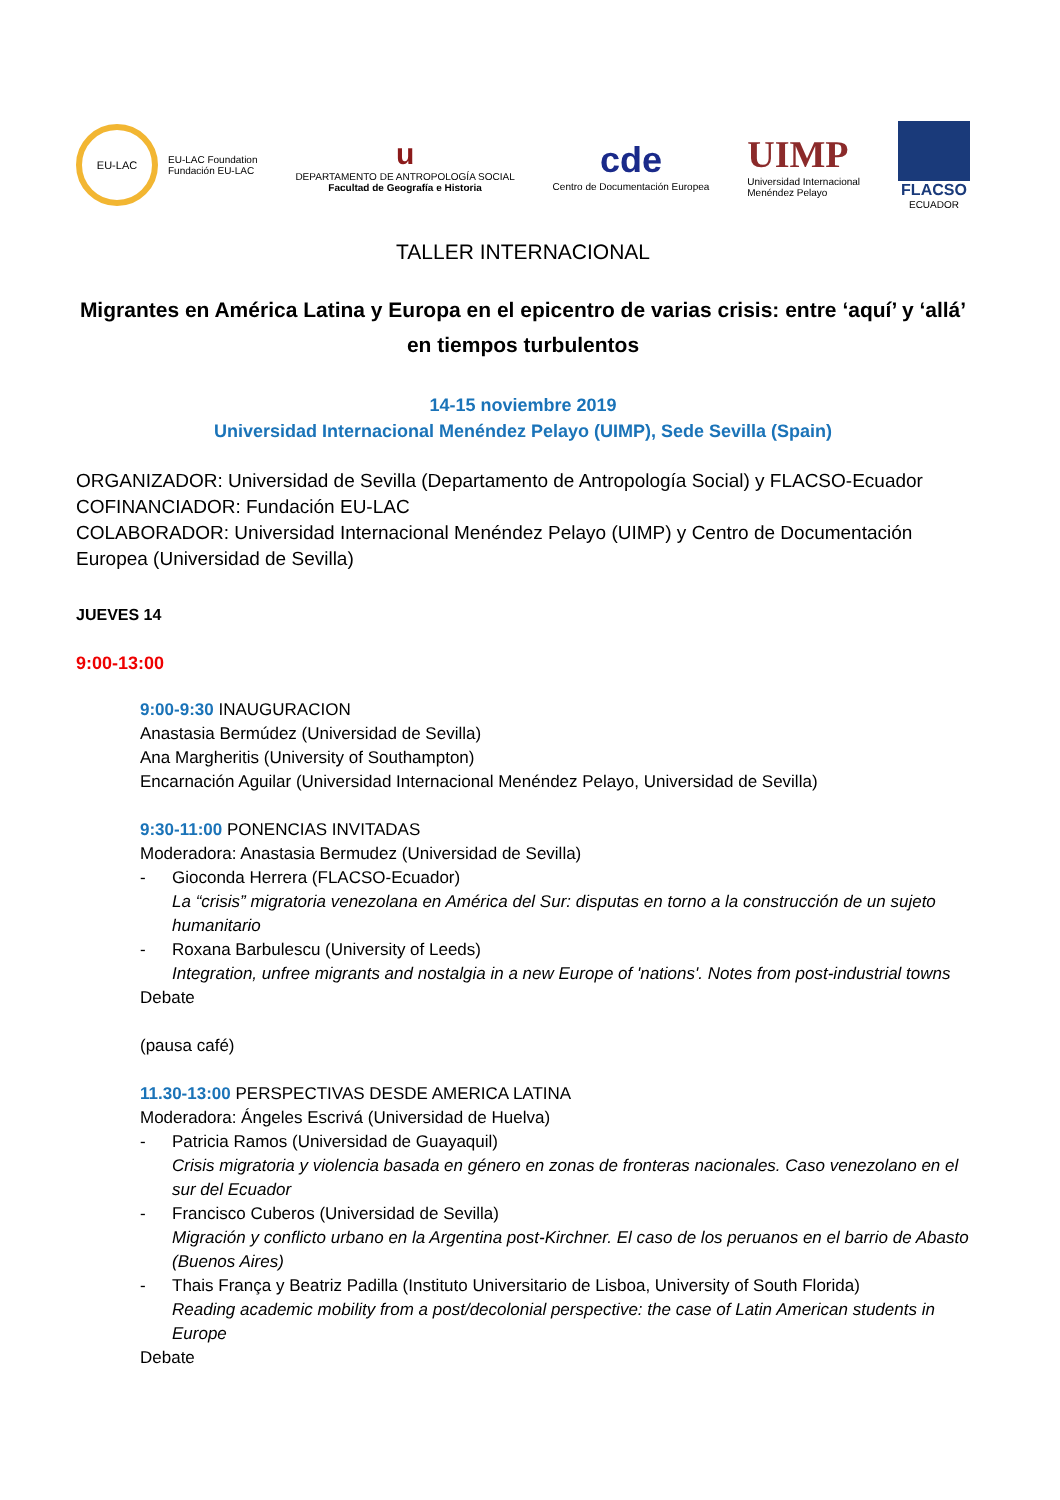EU-LAC
EU-LAC Foundation
Fundación EU-LAC
u
DEPARTAMENTO DE ANTROPOLOGÍA SOCIAL
Facultad de Geografía e Historia
cde
Centro de Documentación Europea
UIMP
Universidad Internacional
Menéndez Pelayo
FLACSO
ECUADOR
TALLER INTERNACIONAL
Migrantes en América Latina y Europa en el epicentro de varias crisis: entre ‘aquí’ y ‘allá’ en tiempos turbulentos
14-15 noviembre 2019
Universidad Internacional Menéndez Pelayo (UIMP), Sede Sevilla (Spain)
ORGANIZADOR: Universidad de Sevilla (Departamento de Antropología Social) y FLACSO-Ecuador
COFINANCIADOR: Fundación EU-LAC
COLABORADOR: Universidad Internacional Menéndez Pelayo (UIMP) y Centro de Documentación Europea (Universidad de Sevilla)
JUEVES 14
9:00-13:00
9:00-9:30 INAUGURACION
Anastasia Bermúdez (Universidad de Sevilla)
Ana Margheritis (University of Southampton)
Encarnación Aguilar (Universidad Internacional Menéndez Pelayo, Universidad de Sevilla)
9:30-11:00 PONENCIAS INVITADAS
Moderadora: Anastasia Bermudez (Universidad de Sevilla)
- Gioconda Herrera (FLACSO-Ecuador)
La “crisis” migratoria venezolana en América del Sur: disputas en torno a la construcción de un sujeto humanitario
- Roxana Barbulescu (University of Leeds)
Integration, unfree migrants and nostalgia in a new Europe of 'nations'. Notes from post-industrial towns
Debate
(pausa café)
11.30-13:00 PERSPECTIVAS DESDE AMERICA LATINA
Moderadora: Ángeles Escrivá (Universidad de Huelva)
- Patricia Ramos (Universidad de Guayaquil)
Crisis migratoria y violencia basada en género en zonas de fronteras nacionales. Caso venezolano en el sur del Ecuador
- Francisco Cuberos (Universidad de Sevilla)
Migración y conflicto urbano en la Argentina post-Kirchner. El caso de los peruanos en el barrio de Abasto (Buenos Aires)
- Thais França y Beatriz Padilla (Instituto Universitario de Lisboa, University of South Florida)
Reading academic mobility from a post/decolonial perspective: the case of Latin American students in Europe
Debate